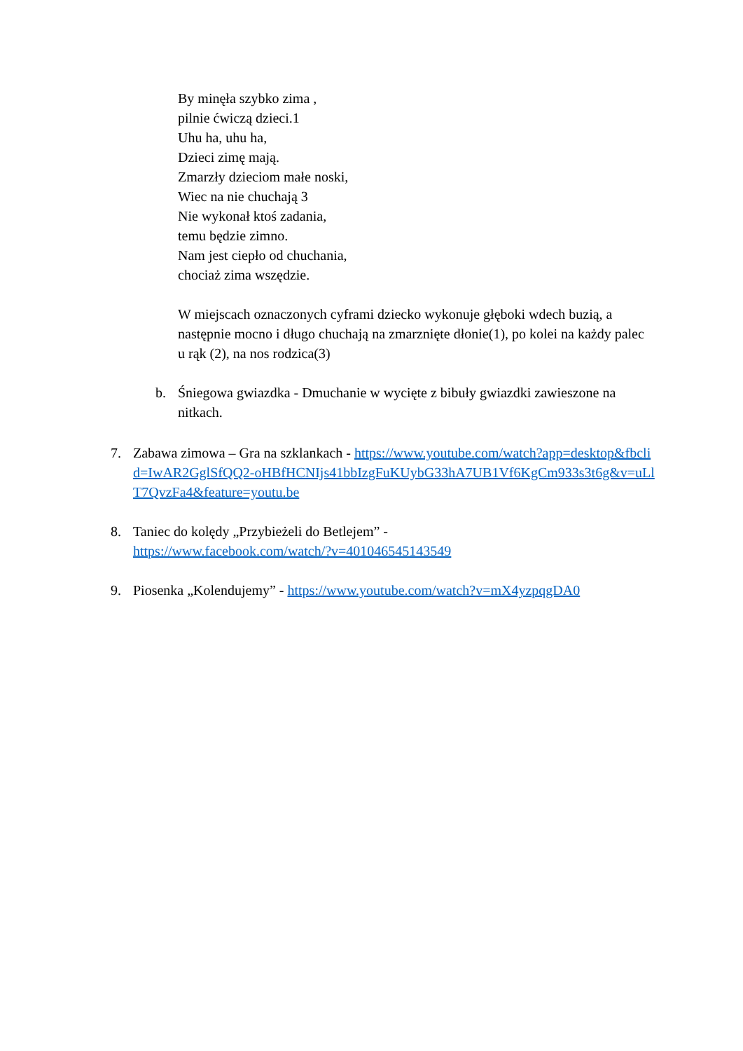By minęła szybko zima ,
pilnie ćwiczą dzieci.1
Uhu ha, uhu ha,
Dzieci zimę mają.
Zmarzły dzieciom małe noski,
Wiec na nie chuchają 3
Nie wykonał ktoś zadania,
temu będzie zimno.
Nam jest ciepło od chuchania,
chociaż zima wszędzie.
W miejscach oznaczonych cyframi dziecko wykonuje głęboki wdech buzią, a następnie mocno i długo chuchają na zmarznięte dłonie(1), po kolei na każdy palec u rąk (2), na nos rodzica(3)
b. Śniegowa gwiazdka - Dmuchanie w wycięte z bibuły gwiazdki zawieszone na nitkach.
7. Zabawa zimowa – Gra na szklankach - https://www.youtube.com/watch?app=desktop&fbclid=IwAR2GglSfQQ2-oHBfHCNIjs41bbIzgFuKUybG33hA7UB1Vf6KgCm933s3t6g&v=uLlT7QvzFa4&feature=youtu.be
8. Taniec do kolędy „Przybieżeli do Betlejem” -
https://www.facebook.com/watch/?v=401046545143549
9. Piosenka „Kolendujemy” - https://www.youtube.com/watch?v=mX4yzpqgDA0